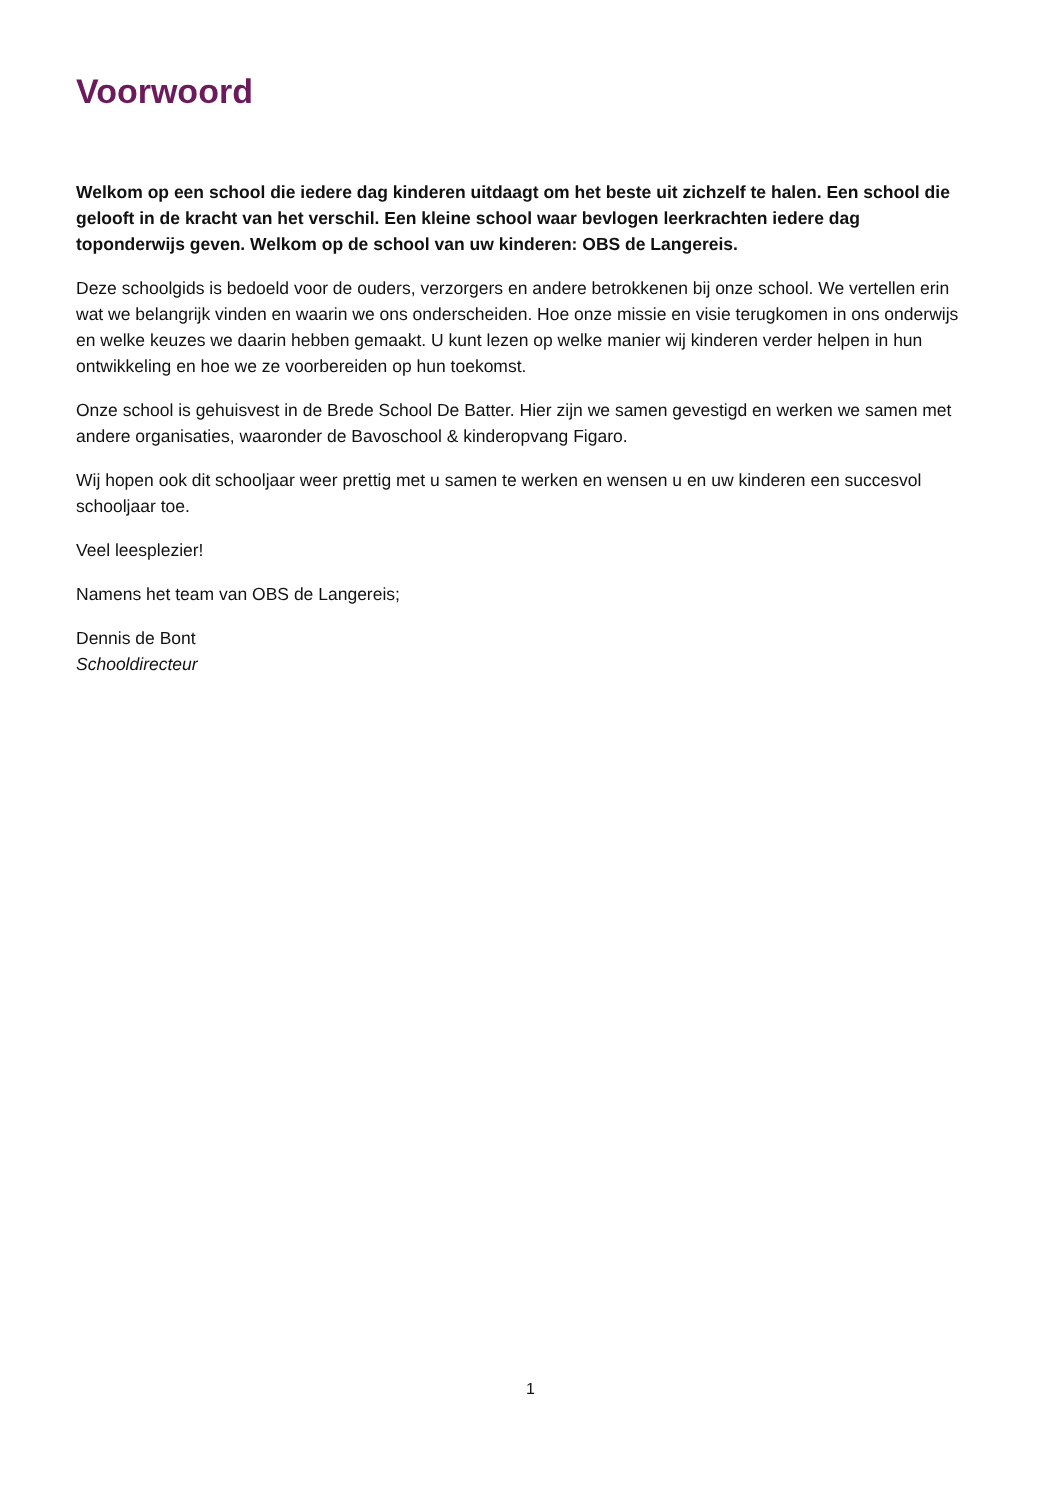Voorwoord
Welkom op een school die iedere dag kinderen uitdaagt om het beste uit zichzelf te halen. Een school die gelooft in de kracht van het verschil. Een kleine school waar bevlogen leerkrachten iedere dag toponderwijs geven. Welkom op de school van uw kinderen: OBS de Langereis.
Deze schoolgids is bedoeld voor de ouders, verzorgers en andere betrokkenen bij onze school. We vertellen erin wat we belangrijk vinden en waarin we ons onderscheiden. Hoe onze missie en visie terugkomen in ons onderwijs en welke keuzes we daarin hebben gemaakt. U kunt lezen op welke manier wij kinderen verder helpen in hun ontwikkeling en hoe we ze voorbereiden op hun toekomst.
Onze school is gehuisvest in de Brede School De Batter. Hier zijn we samen gevestigd en werken we samen met andere organisaties, waaronder de Bavoschool & kinderopvang Figaro.
Wij hopen ook dit schooljaar weer prettig met u samen te werken en wensen u en uw kinderen een succesvol schooljaar toe.
Veel leesplezier!
Namens het team van OBS de Langereis;
Dennis de Bont
Schooldirecteur
1